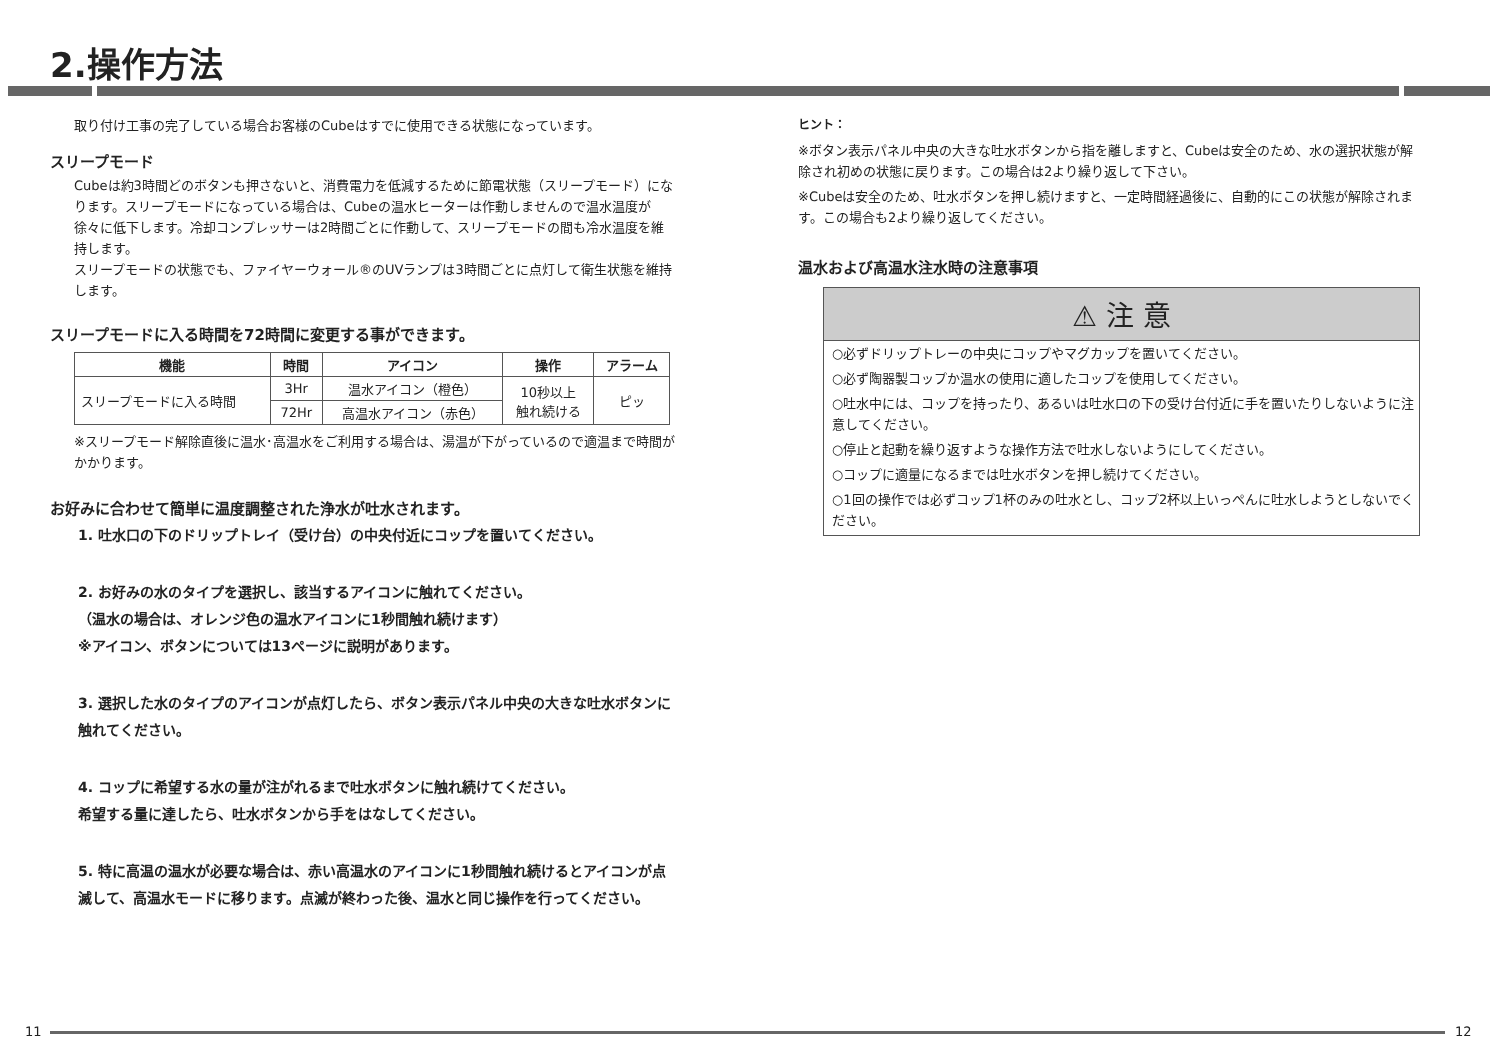2.操作方法
取り付け工事の完了している場合お客様のCubeはすでに使用できる状態になっています。
スリープモード
Cubeは約3時間どのボタンも押さないと、消費電力を低減するために節電状態（スリープモード）になります。スリープモードになっている場合は、Cubeの温水ヒーターは作動しませんので温水温度が徐々に低下します。冷却コンプレッサーは2時間ごとに作動して、スリープモードの間も冷水温度を維持します。
スリープモードの状態でも、ファイヤーウォール®のUVランプは3時間ごとに点灯して衛生状態を維持します。
スリープモードに入る時間を72時間に変更する事ができます。
| 機能 | 時間 | アイコン | 操作 | アラーム |
| --- | --- | --- | --- | --- |
| スリープモードに入る時間 | 3Hr | 温水アイコン（橙色） | 10秒以上 触れ続ける | ピッ |
| | 72Hr | 高温水アイコン（赤色） | | |
※スリープモード解除直後に温水･高温水をご利用する場合は、湯温が下がっているので適温まで時間がかかります。
お好みに合わせて簡単に温度調整された浄水が吐水されます。
1. 吐水口の下のドリップトレイ（受け台）の中央付近にコップを置いてください。
2. お好みの水のタイプを選択し、該当するアイコンに触れてください。
（温水の場合は、オレンジ色の温水アイコンに1秒間触れ続けます）
※アイコン、ボタンについては13ページに説明があります。
3. 選択した水のタイプのアイコンが点灯したら、ボタン表示パネル中央の大きな吐水ボタンに触れてください。
4. コップに希望する水の量が注がれるまで吐水ボタンに触れ続けてください。
希望する量に達したら、吐水ボタンから手をはなしてください。
5. 特に高温の温水が必要な場合は、赤い高温水のアイコンに1秒間触れ続けるとアイコンが点滅して、高温水モードに移ります。点滅が終わった後、温水と同じ操作を行ってください。
ヒント：
※ボタン表示パネル中央の大きな吐水ボタンから指を離しますと、Cubeは安全のため、水の選択状態が解除され初めの状態に戻ります。この場合は2より繰り返して下さい。
※Cubeは安全のため、吐水ボタンを押し続けますと、一定時間経過後に、自動的にこの状態が解除されます。この場合も2より繰り返してください。
温水および高温水注水時の注意事項
⚠ 注 意
○必ずドリップトレーの中央にコップやマグカップを置いてください。
○必ず陶器製コップか温水の使用に適したコップを使用してください。
○吐水中には、コップを持ったり、あるいは吐水口の下の受け台付近に手を置いたりしないように注意してください。
○停止と起動を繰り返すような操作方法で吐水しないようにしてください。
○コップに適量になるまでは吐水ボタンを押し続けてください。
○1回の操作では必ずコップ1杯のみの吐水とし、コップ2杯以上いっぺんに吐水しようとしないでください。
11 12